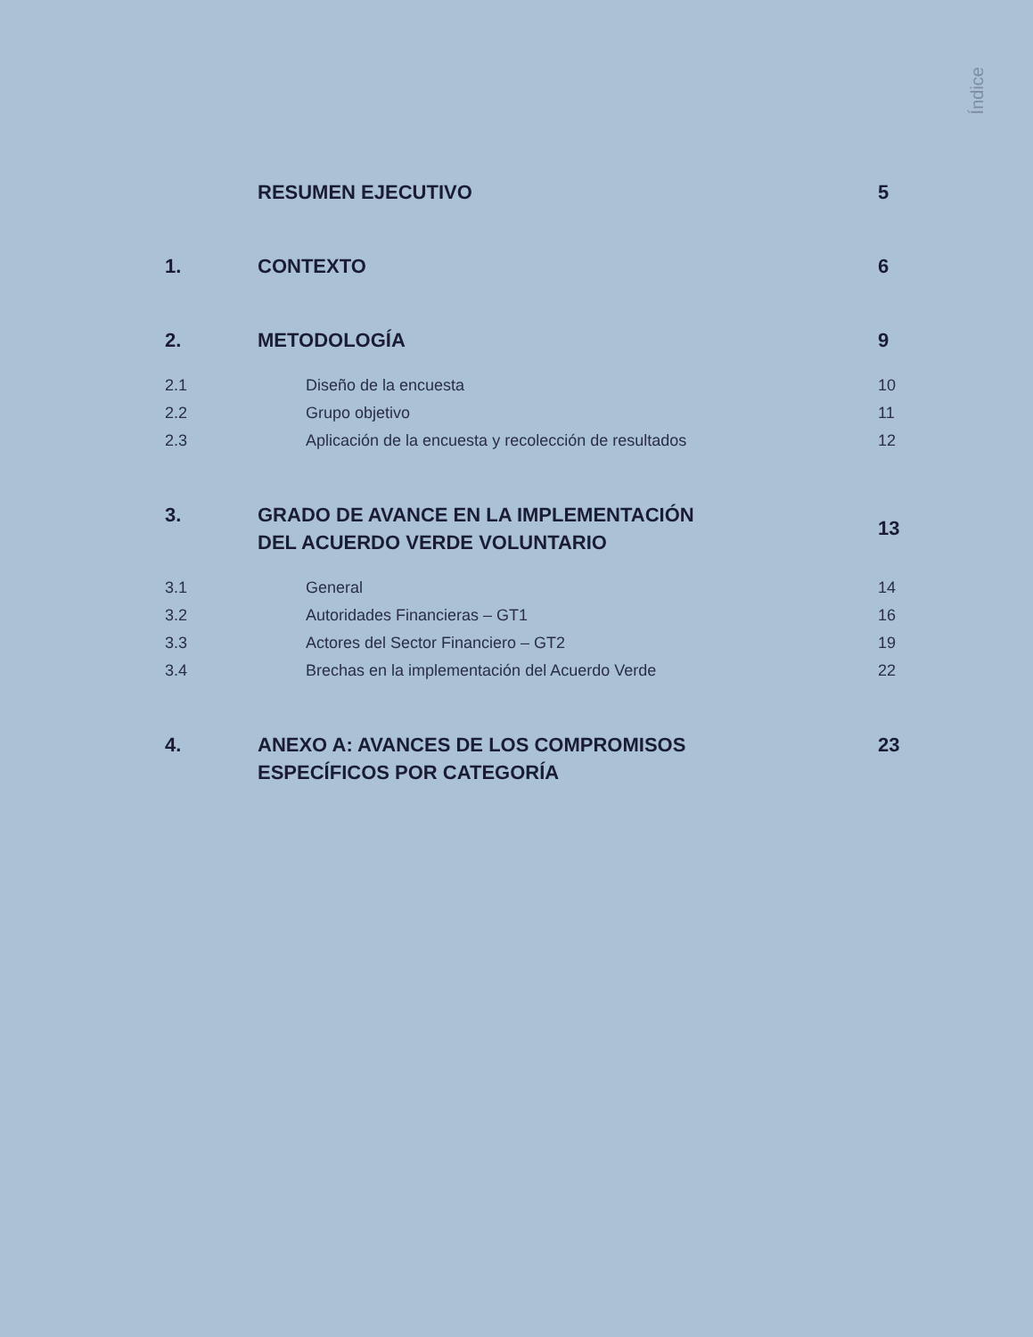Índice
RESUMEN EJECUTIVO 5
1. CONTEXTO 6
2. METODOLOGÍA 9
2.1 Diseño de la encuesta 10
2.2 Grupo objetivo 11
2.3 Aplicación de la encuesta y recolección de resultados
12
3. GRADO DE AVANCE EN LA IMPLEMENTACIÓN
DEL ACUERDO VERDE VOLUNTARIO
13
3.1 General 14
3.2 Autoridades Financieras – GT1 16
3.3 Actores del Sector Financiero – GT2
19
3.4 Brechas en la implementación del Acuerdo Verde
22
4. ANEXO A: AVANCES DE LOS COMPROMISOS
ESPECÍFICOS POR CATEGORÍA
23